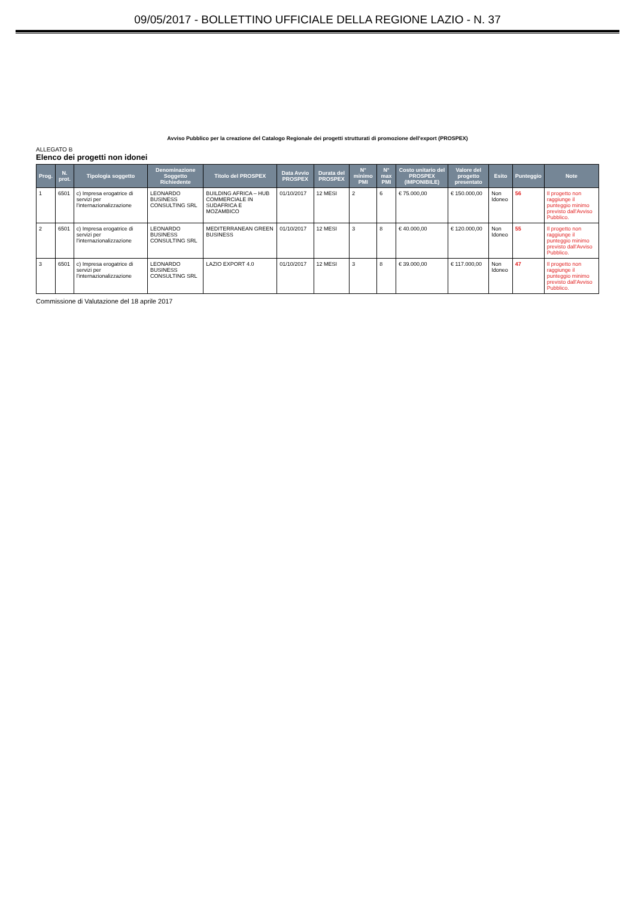09/05/2017 - BOLLETTINO UFFICIALE DELLA REGIONE LAZIO - N. 37
Avviso Pubblico per la creazione del Catalogo Regionale dei progetti strutturati di promozione dell'export (PROSPEX)
ALLEGATO B
Elenco dei progetti non idonei
| Prog. | N. prot. | Tipologia soggetto | Denominazione Soggetto Richiedente | Titolo del PROSPEX | Data Avvio PROSPEX | Durata del PROSPEX | N° minimo PMI | N° max PMI | Costo unitario del PROSPEX (IMPONIBILE) | Valore del progetto presentato | Esito | Punteggio | Note |
| --- | --- | --- | --- | --- | --- | --- | --- | --- | --- | --- | --- | --- | --- |
| 1 | 6501 | c) Impresa erogatrice di servizi per l'internazionalizzazione | LEONARDO BUSINESS CONSULTING SRL | BUILDING AFRICA – HUB COMMERCIALE IN SUDAFRICA E MOZAMBICO | 01/10/2017 | 12 MESI | 2 | 6 | € 75.000,00 | € 150.000,00 | Non Idoneo | 56 | Il progetto non raggiunge il punteggio minimo previsto dall'Avviso Pubblico. |
| 2 | 6501 | c) Impresa erogatrice di servizi per l'internazionalizzazione | LEONARDO BUSINESS CONSULTING SRL | MEDITERRANEAN GREEN BUSINESS | 01/10/2017 | 12 MESI | 3 | 8 | € 40.000,00 | € 120.000,00 | Non Idoneo | 55 | Il progetto non raggiunge il punteggio minimo previsto dall'Avviso Pubblico. |
| 3 | 6501 | c) Impresa erogatrice di servizi per l'internazionalizzazione | LEONARDO BUSINESS CONSULTING SRL | LAZIO EXPORT 4.0 | 01/10/2017 | 12 MESI | 3 | 8 | € 39.000,00 | € 117.000,00 | Non Idoneo | 47 | Il progetto non raggiunge il punteggio minimo previsto dall'Avviso Pubblico. |
Commissione di Valutazione del 18 aprile 2017